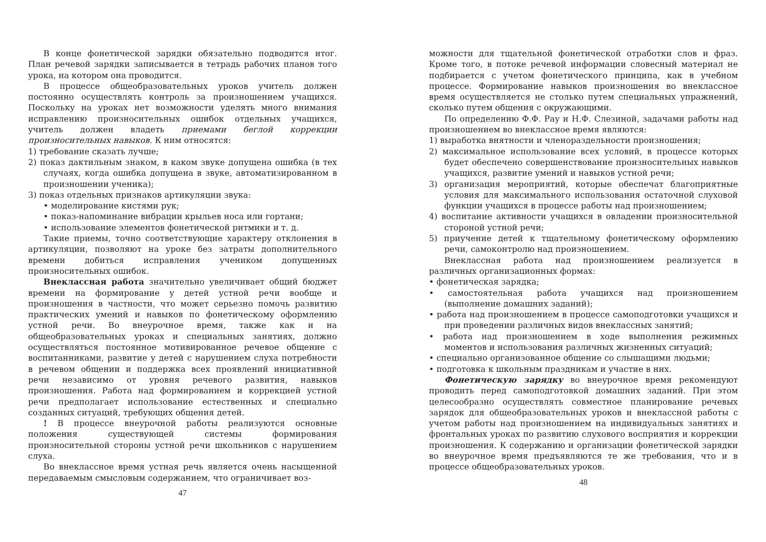В конце фонетической зарядки обязательно подводится итог. План речевой зарядки записывается в тетрадь рабочих планов того урока, на котором она проводится.
В процессе общеобразовательных уроков учитель должен постоянно осуществлять контроль за произношением учащихся. Поскольку на уроках нет возможности уделять много внимания исправлению произносительных ошибок отдельных учащихся, учитель должен владеть приемами беглой коррекции произносительных навыков. К ним относятся:
1) требование сказать лучше;
2) показ дактильным знаком, в каком звуке допущена ошибка (в тех случаях, когда ошибка допущена в звуке, автоматизированном в произношении ученика);
3) показ отдельных признаков артикуляции звука:
• моделирование кистями рук;
• показ-напоминание вибрации крыльев носа или гортани;
• использование элементов фонетической ритмики и т. д.
Такие приемы, точно соответствующие характеру отклонения в артикуляции, позволяют на уроке без затраты дополнительного времени добиться исправления учеником допущенных произносительных ошибок.
Внеклассная работа значительно увеличивает общий бюджет времени на формирование у детей устной речи вообще и произношения в частности, что может серьезно помочь развитию практических умений и навыков по фонетическому оформлению устной речи. Во внеурочное время, также как и на общеобразовательных уроках и специальных занятиях, должно осуществляться постоянное мотивированное речевое общение с воспитанниками, развитие у детей с нарушением слуха потребности в речевом общении и поддержка всех проявлений инициативной речи независимо от уровня речевого развития, навыков произношения. Работа над формированием и коррекцией устной речи предполагает использование естественных и специально созданных ситуаций, требующих общения детей.
! В процессе внеурочной работы реализуются основные положения существующей системы формирования произносительной стороны устной речи школьников с нарушением слуха.
Во внеклассное время устная речь является очень насыщенной передаваемым смысловым содержанием, что ограничивает воз-
47
можности для тщательной фонетической отработки слов и фраз. Кроме того, в потоке речевой информации словесный материал не подбирается с учетом фонетического принципа, как в учебном процессе. Формирование навыков произношения во внеклассное время осуществляется не столько путем специальных упражнений, сколько путем общения с окружающими.
По определению Ф.Ф. Рау и Н.Ф. Слезиной, задачами работы над произношением во внеклассное время являются:
1) выработка внятности и членораздельности произношения;
2) максимальное использование всех условий, в процессе которых будет обеспечено совершенствование произносительных навыков учащихся, развитие умений и навыков устной речи;
3) организация мероприятий, которые обеспечат благоприятные условия для максимального использования остаточной слуховой функции учащихся в процессе работы над произношением;
4) воспитание активности учащихся в овладении произносительной стороной устной речи;
5) приучение детей к тщательному фонетическому оформлению речи, самоконтролю над произношением.
Внеклассная работа над произношением реализуется в различных организационных формах:
• фонетическая зарядка;
• самостоятельная работа учащихся над произношением (выполнение домашних заданий);
• работа над произношением в процессе самоподготовки учащихся и при проведении различных видов внеклассных занятий;
• работа над произношением в ходе выполнения режимных моментов и использования различных жизненных ситуаций;
• специально организованное общение со слышащими людьми;
• подготовка к школьным праздникам и участие в них.
Фонетическую зарядку во внеурочное время рекомендуют проводить перед самоподготовкой домашних заданий. При этом целесообразно осуществлять совместное планирование речевых зарядок для общеобразовательных уроков и внеклассной работы с учетом работы над произношением на индивидуальных занятиях и фронтальных уроках по развитию слухового восприятия и коррекции произношения. К содержанию и организации фонетической зарядки во внеурочное время предъявляются те же требования, что и в процессе общеобразовательных уроков.
48